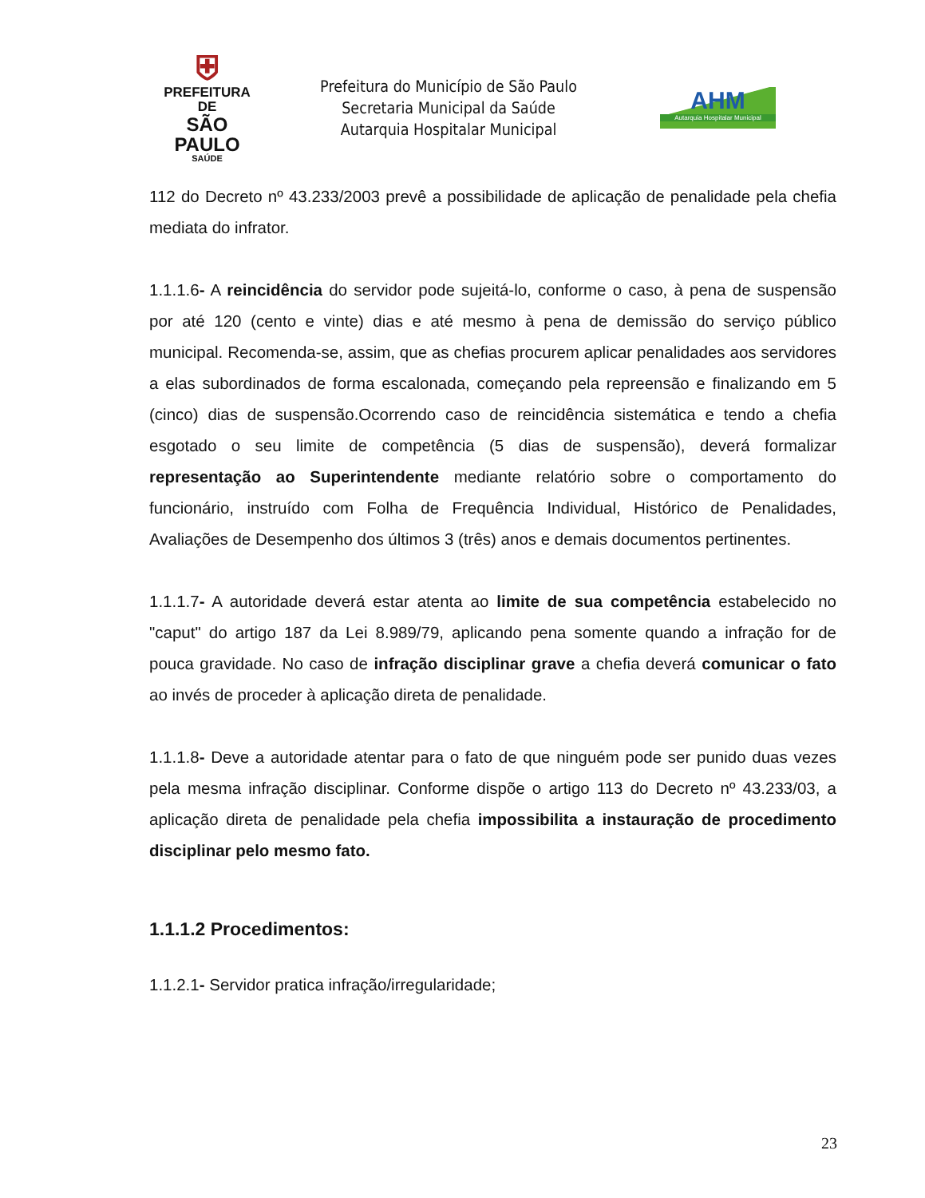⛨
PREFEITURA DE
SÃO PAULO
SAÚDE
Prefeitura do Município de São Paulo
Secretaria Municipal da Saúde
Autarquia Hospitalar Municipal
AHM
Autarquia Hospitalar Municipal
112 do Decreto nº 43.233/2003 prevê a possibilidade de aplicação de penalidade pela chefia mediata do infrator.
1.1.1.6- A reincidência do servidor pode sujeitá-lo, conforme o caso, à pena de suspensão por até 120 (cento e vinte) dias e até mesmo à pena de demissão do serviço público municipal. Recomenda-se, assim, que as chefias procurem aplicar penalidades aos servidores a elas subordinados de forma escalonada, começando pela repreensão e finalizando em 5 (cinco) dias de suspensão.Ocorrendo caso de reincidência sistemática e tendo a chefia esgotado o seu limite de competência (5 dias de suspensão), deverá formalizar representação ao Superintendente mediante relatório sobre o comportamento do funcionário, instruído com Folha de Frequência Individual, Histórico de Penalidades, Avaliações de Desempenho dos últimos 3 (três) anos e demais documentos pertinentes.
1.1.1.7- A autoridade deverá estar atenta ao limite de sua competência estabelecido no "caput" do artigo 187 da Lei 8.989/79, aplicando pena somente quando a infração for de pouca gravidade. No caso de infração disciplinar grave a chefia deverá comunicar o fato ao invés de proceder à aplicação direta de penalidade.
1.1.1.8- Deve a autoridade atentar para o fato de que ninguém pode ser punido duas vezes pela mesma infração disciplinar. Conforme dispõe o artigo 113 do Decreto nº 43.233/03, a aplicação direta de penalidade pela chefia impossibilita a instauração de procedimento disciplinar pelo mesmo fato.
1.1.1.2 Procedimentos:
1.1.2.1- Servidor pratica infração/irregularidade;
23